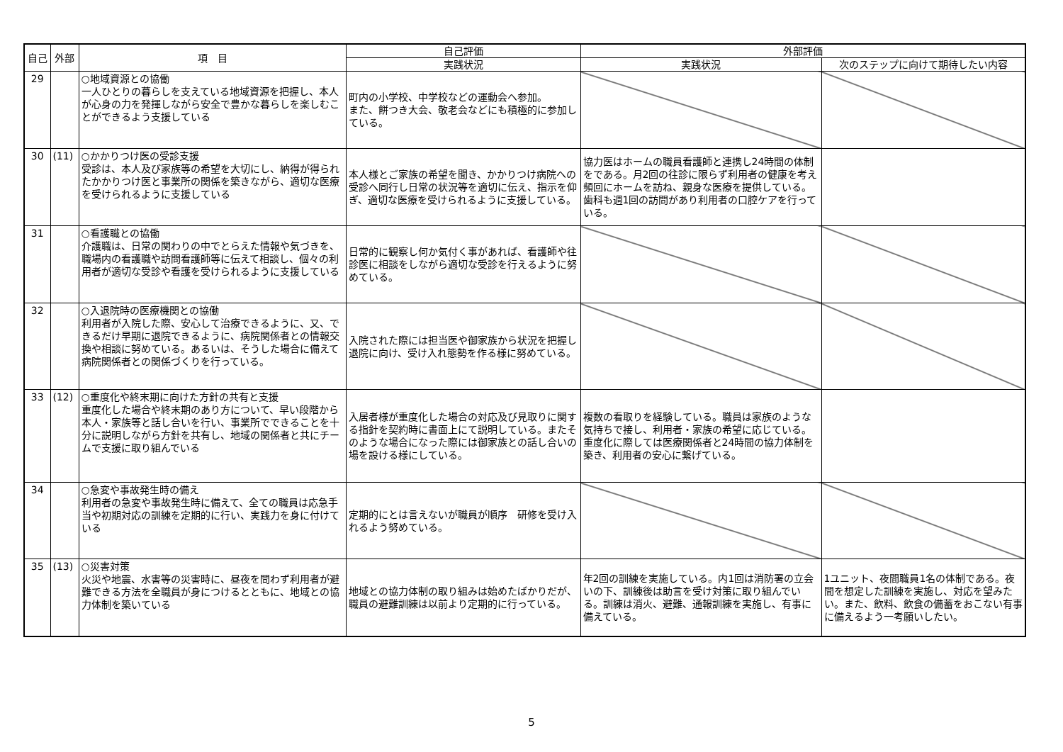| 自己 | 外部 | 項 目 | 自己評価 | 外部評価 | |
| --- | --- | --- | --- | --- | --- |
| | | | 実践状況 | 実践状況 | 次のステップに向けて期待したい内容 |
| 29 | | ○地域資源との協働 一人ひとりの暮らしを支えている地域資源を把握し、本人が心身の力を発揮しながら安全で豊かな暮らしを楽しむことができるよう支援している | 町内の小学校、中学校などの運動会へ参加。 また、餅つき大会、敬老会などにも積極的に参加している。 | | |
| 30 | (11) | ○かかりつけ医の受診支援 受診は、本人及び家族等の希望を大切にし、納得が得られたかかりつけ医と事業所の関係を築きながら、適切な医療を受けられるように支援している | 本人様とご家族の希望を聞き、かかりつけ病院への受診へ同行し日常の状況等を適切に伝え、指示を仰ぎ、適切な医療を受けられるように支援している。 | 協力医はホームの職員看護師と連携し24時間の体制をである。月2回の往診に限らず利用者の健康を考え頻回にホームを訪ね、親身な医療を提供している。歯科も週1回の訪問があり利用者の口腔ケアを行っている。 | |
| 31 | | ○看護職との協働 介護職は、日常の関わりの中でとらえた情報や気づきを、職場内の看護職や訪問看護師等に伝えて相談し、個々の利用者が適切な受診や看護を受けられるように支援している | 日常的に観察し何か気付く事があれば、看護師や往診医に相談をしながら適切な受診を行えるように努めている。 | | |
| 32 | | ○入退院時の医療機関との協働 利用者が入院した際、安心して治療できるように、又、できるだけ早期に退院できるように、病院関係者との情報交換や相談に努めている。あるいは、そうした場合に備えて病院関係者との関係づくりを行っている。 | 入院された際には担当医や御家族から状況を把握し退院に向け、受け入れ態勢を作る様に努めている。 | | |
| 33 | (12) | ○重度化や終末期に向けた方針の共有と支援 重度化した場合や終末期のあり方について、早い段階から本人・家族等と話し合いを行い、事業所でできることを十分に説明しながら方針を共有し、地域の関係者と共にチームで支援に取り組んでいる | 入居者様が重度化した場合の対応及び見取りに関する指針を契約時に書面上にて説明している。またそのような場合になった際には御家族との話し合いの場を設ける様にしている。 | 複数の看取りを経験している。職員は家族のような気持ちで接し、利用者・家族の希望に応じている。重度化に際しては医療関係者と24時間の協力体制を築き、利用者の安心に繋げている。 | |
| 34 | | ○急変や事故発生時の備え 利用者の急変や事故発生時に備えて、全ての職員は応急手当や初期対応の訓練を定期的に行い、実践力を身に付けている | 定期的にとは言えないが職員が順序 研修を受け入れるよう努めている。 | | |
| 35 | (13) | ○災害対策 火災や地震、水害等の災害時に、昼夜を問わず利用者が避難できる方法を全職員が身につけるとともに、地域との協力体制を築いている | 地域との協力体制の取り組みは始めたばかりだが、職員の避難訓練は以前より定期的に行っている。 | 年2回の訓練を実施している。内1回は消防署の立会いの下、訓練後は助言を受け対策に取り組んでいる。訓練は消火、避難、通報訓練を実施し、有事に備えている。 | 1ユニット、夜間職員1名の体制である。夜間を想定した訓練を実施し、対応を望みたい。また、飲料、飲食の備蓄をおこない有事に備えるよう一考願いしたい。 |
5